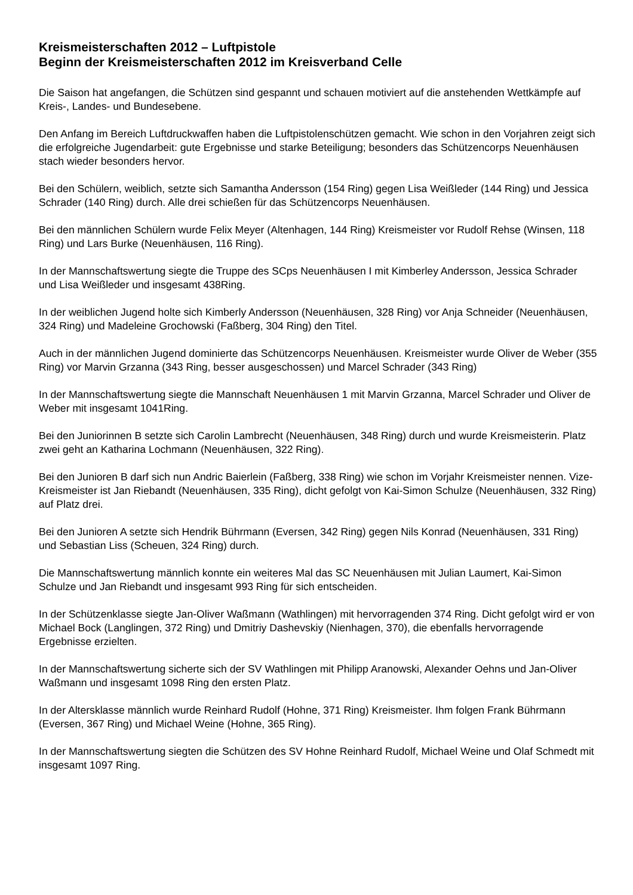Kreismeisterschaften 2012 – Luftpistole
Beginn der Kreismeisterschaften 2012 im Kreisverband Celle
Die Saison hat angefangen, die Schützen sind gespannt und schauen motiviert auf die anstehenden Wettkämpfe auf Kreis-, Landes- und Bundesebene.
Den Anfang im Bereich Luftdruckwaffen haben die Luftpistolenschützen gemacht. Wie schon in den Vorjahren zeigt sich die erfolgreiche Jugendarbeit: gute Ergebnisse und starke Beteiligung; besonders das Schützencorps Neuenhäusen stach wieder besonders hervor.
Bei den Schülern, weiblich, setzte sich Samantha Andersson (154 Ring) gegen Lisa Weißleder (144 Ring) und Jessica Schrader (140 Ring) durch. Alle drei schießen für das Schützencorps Neuenhäusen.
Bei den männlichen Schülern wurde Felix Meyer (Altenhagen, 144 Ring) Kreismeister vor Rudolf Rehse (Winsen, 118 Ring) und Lars Burke (Neuenhäusen, 116 Ring).
In der Mannschaftswertung siegte die Truppe des SCps Neuenhäusen I mit Kimberley Andersson, Jessica Schrader und Lisa Weißleder und insgesamt 438Ring.
In der weiblichen Jugend holte sich Kimberly Andersson (Neuenhäusen, 328 Ring) vor Anja Schneider (Neuenhäusen, 324 Ring) und Madeleine Grochowski (Faßberg, 304 Ring) den Titel.
Auch in der männlichen Jugend dominierte das Schützencorps Neuenhäusen. Kreismeister wurde Oliver de Weber (355 Ring) vor Marvin Grzanna (343 Ring, besser ausgeschossen) und Marcel Schrader (343 Ring)
In der Mannschaftswertung siegte die Mannschaft Neuenhäusen 1 mit Marvin Grzanna, Marcel Schrader und Oliver de Weber mit insgesamt 1041Ring.
Bei den Juniorinnen B setzte sich Carolin Lambrecht (Neuenhäusen, 348 Ring) durch und wurde Kreismeisterin. Platz zwei geht an Katharina Lochmann (Neuenhäusen, 322 Ring).
Bei den Junioren B darf sich nun Andric Baierlein (Faßberg, 338 Ring) wie schon im Vorjahr Kreismeister nennen. Vize-Kreismeister ist Jan Riebandt (Neuenhäusen, 335 Ring), dicht gefolgt von Kai-Simon Schulze (Neuenhäusen, 332 Ring) auf Platz drei.
Bei den Junioren A setzte sich Hendrik Bührmann (Eversen, 342 Ring) gegen Nils Konrad (Neuenhäusen, 331 Ring) und Sebastian Liss (Scheuen, 324 Ring) durch.
Die Mannschaftswertung männlich konnte ein weiteres Mal das SC Neuenhäusen mit Julian Laumert, Kai-Simon Schulze und Jan Riebandt und insgesamt 993 Ring für sich entscheiden.
In der Schützenklasse siegte Jan-Oliver Waßmann (Wathlingen) mit hervorragenden 374 Ring. Dicht gefolgt wird er von Michael Bock (Langlingen, 372 Ring) und Dmitriy Dashevskiy (Nienhagen, 370), die ebenfalls hervorragende Ergebnisse erzielten.
In der Mannschaftswertung sicherte sich der SV Wathlingen mit Philipp Aranowski, Alexander Oehns und Jan-Oliver Waßmann und insgesamt 1098 Ring den ersten Platz.
In der Altersklasse männlich wurde Reinhard Rudolf (Hohne, 371 Ring) Kreismeister. Ihm folgen Frank Bührmann (Eversen, 367 Ring) und Michael Weine (Hohne, 365 Ring).
In der Mannschaftswertung siegten die Schützen des SV Hohne Reinhard Rudolf, Michael Weine und Olaf Schmedt mit insgesamt 1097 Ring.